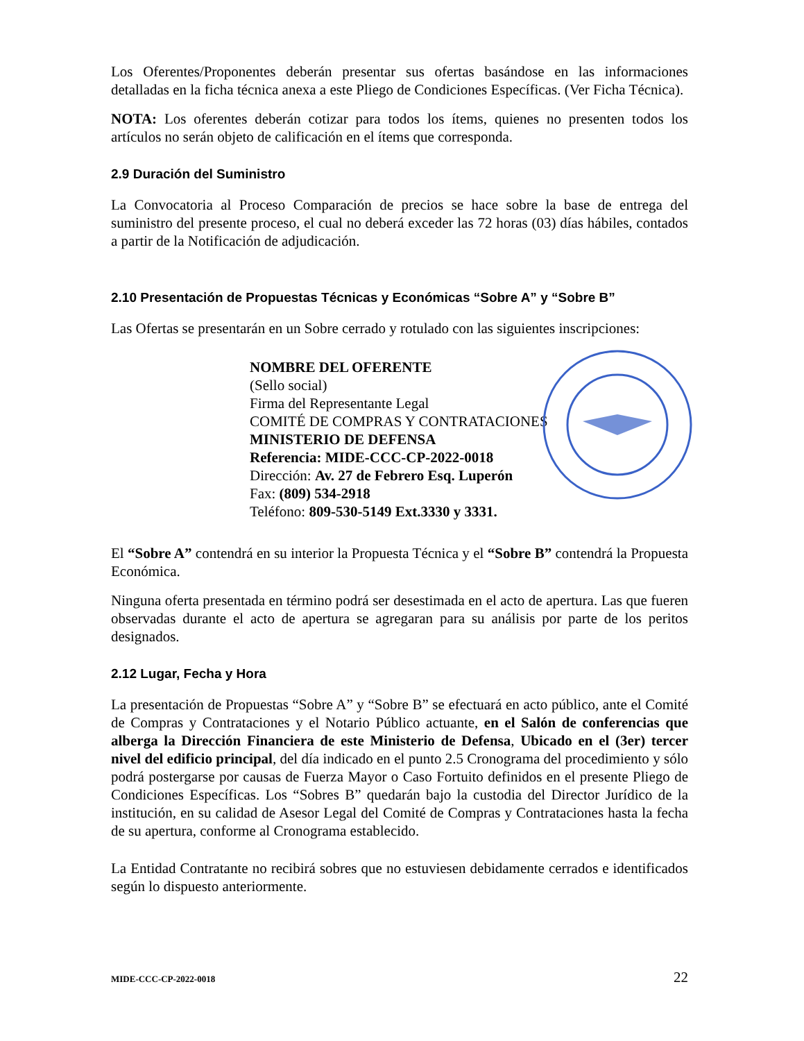Los Oferentes/Proponentes deberán presentar sus ofertas basándose en las informaciones detalladas en la ficha técnica anexa a este Pliego de Condiciones Específicas. (Ver Ficha Técnica).
NOTA: Los oferentes deberán cotizar para todos los ítems, quienes no presenten todos los artículos no serán objeto de calificación en el ítems que corresponda.
2.9 Duración del Suministro
La Convocatoria al Proceso Comparación de precios se hace sobre la base de entrega del suministro del presente proceso, el cual no deberá exceder las 72 horas (03) días hábiles, contados a partir de la Notificación de adjudicación.
2.10 Presentación de Propuestas Técnicas y Económicas “Sobre A” y “Sobre B”
Las Ofertas se presentarán en un Sobre cerrado y rotulado con las siguientes inscripciones:
NOMBRE DEL OFERENTE
(Sello social)
Firma del Representante Legal
COMITÉ DE COMPRAS Y CONTRATACIONES
MINISTERIO DE DEFENSA
Referencia: MIDE-CCC-CP-2022-0018
Dirección: Av. 27 de Febrero Esq. Luperón
Fax: (809) 534-2918
Teléfono: 809-530-5149 Ext.3330 y 3331.
El “Sobre A” contendrá en su interior la Propuesta Técnica y el “Sobre B” contendrá la Propuesta Económica.
Ninguna oferta presentada en término podrá ser desestimada en el acto de apertura. Las que fueren observadas durante el acto de apertura se agregaran para su análisis por parte de los peritos designados.
2.12 Lugar, Fecha y Hora
La presentación de Propuestas “Sobre A” y “Sobre B” se efectuará en acto público, ante el Comité de Compras y Contrataciones y el Notario Público actuante, en el Salón de conferencias que alberga la Dirección Financiera de este Ministerio de Defensa, Ubicado en el (3er) tercer nivel del edificio principal, del día indicado en el punto 2.5 Cronograma del procedimiento y sólo podrá postergarse por causas de Fuerza Mayor o Caso Fortuito definidos en el presente Pliego de Condiciones Específicas. Los “Sobres B” quedarán bajo la custodia del Director Jurídico de la institución, en su calidad de Asesor Legal del Comité de Compras y Contrataciones hasta la fecha de su apertura, conforme al Cronograma establecido.
La Entidad Contratante no recibirá sobres que no estuviesen debidamente cerrados e identificados según lo dispuesto anteriormente.
MIDE-CCC-CP-2022-0018 22